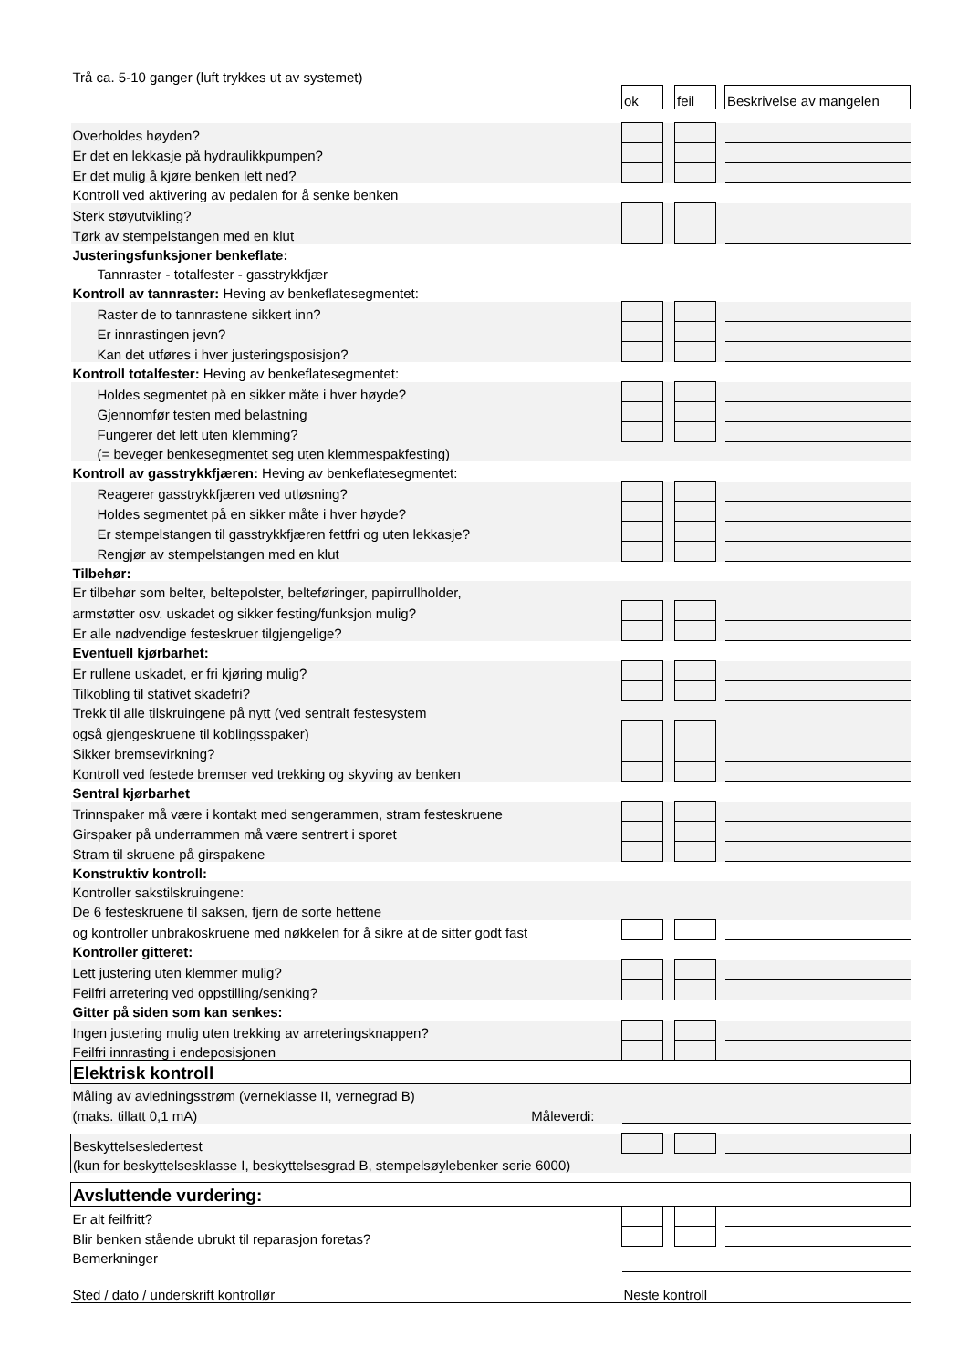| Trå ca. 5-10 ganger (luft trykkes ut av systemet) | | | | | |
| | ok | | feil | | Beskrivelse av mangelen |
| Overholdes høyden? | | | | | |
| Er det en lekkasje på hydraulikkpumpen? | | | | | |
| Er det mulig å kjøre benken lett ned? | | | | | |
| Kontroll ved aktivering av pedalen for å senke benken | | | | | |
| Sterk støyutvikling? | | | | | |
| Tørk av stempelstangen med en klut | | | | | |
| Justeringsfunksjoner benkeflate: | | | | | |
| Tannraster - totalfester - gasstrykkfjær | | | | | |
| Kontroll av tannraster: Heving av benkeflatesegmentet: | | | | | |
| Raster de to tannrastene sikkert inn? | | | | | |
| Er innrastingen jevn? | | | | | |
| Kan det utføres i hver justeringsposisjon? | | | | | |
| Kontroll totalfester: Heving av benkeflatesegmentet: | | | | | |
| Holdes segmentet på en sikker måte i hver høyde? | | | | | |
| Gjennomfør testen med belastning | | | | | |
| Fungerer det lett uten klemming? | | | | | |
| (= beveger benkesegmentet seg uten klemmespakfesting) | | | | | |
| Kontroll av gasstrykkfjæren: Heving av benkeflatesegmentet: | | | | | |
| Reagerer gasstrykkfjæren ved utløsning? | | | | | |
| Holdes segmentet på en sikker måte i hver høyde? | | | | | |
| Er stempelstangen til gasstrykkfjæren fettfri og uten lekkasje? | | | | | |
| Rengjør av stempelstangen med en klut | | | | | |
| Tilbehør: | | | | | |
| Er tilbehør som belter, beltepolster, belteføringer, papirrullholder, | | | | | |
| armstøtter osv. uskadet og sikker festing/funksjon mulig? | | | | | |
| Er alle nødvendige festeskruer tilgjengelige? | | | | | |
| Eventuell kjørbarhet: | | | | | |
| Er rullene uskadet, er fri kjøring mulig? | | | | | |
| Tilkobling til stativet skadefri? | | | | | |
| Trekk til alle tilskruingene på nytt (ved sentralt festesystem | | | | | |
| også gjengeskruene til koblingsspaker) | | | | | |
| Sikker bremsevirkning? | | | | | |
| Kontroll ved festede bremser ved trekking og skyving av benken | | | | | |
| Sentral kjørbarhet | | | | | |
| Trinnspaker må være i kontakt med sengerammen, stram festeskruene | | | | | |
| Girspaker på underrammen må være sentrert i sporet | | | | | |
| Stram til skruene på girspakene | | | | | |
| Konstruktiv kontroll: | | | | | |
| Kontroller sakstilskruingene: | | | | | |
| De 6 festeskruene til saksen, fjern de sorte hettene | | | | | |
| og kontroller unbrakoskruene med nøkkelen for å sikre at de sitter godt fast | | | | | |
| Kontroller gitteret: | | | | | |
| Lett justering uten klemmer mulig? | | | | | |
| Feilfri arretering ved oppstilling/senking? | | | | | |
| Gitter på siden som kan senkes: | | | | | |
| Ingen justering mulig uten trekking av arreteringsknappen? | | | | | |
| Feilfri innrasting i endeposisjonen | | | | | |
| Elektrisk kontroll | | | | | |
| Måling av avledningsstrøm (verneklasse II, vernegrad B) | | | | | |
| (maks. tillatt 0,1 mA) Måleverdi: | | | | | |
| Beskyttelsesledertest | | | | | |
| (kun for beskyttelsesklasse I, beskyttelsesgrad B, stempelsøylebenker serie 6000) | | | | | |
| Avsluttende vurdering: | | | | | |
| Er alt feilfritt? | | | | | |
| Blir benken stående ubrukt til reparasjon foretas? | | | | | |
| Bemerkninger | | | | | |
| Sted / dato / underskrift kontrollør | Neste kontroll | | | | |